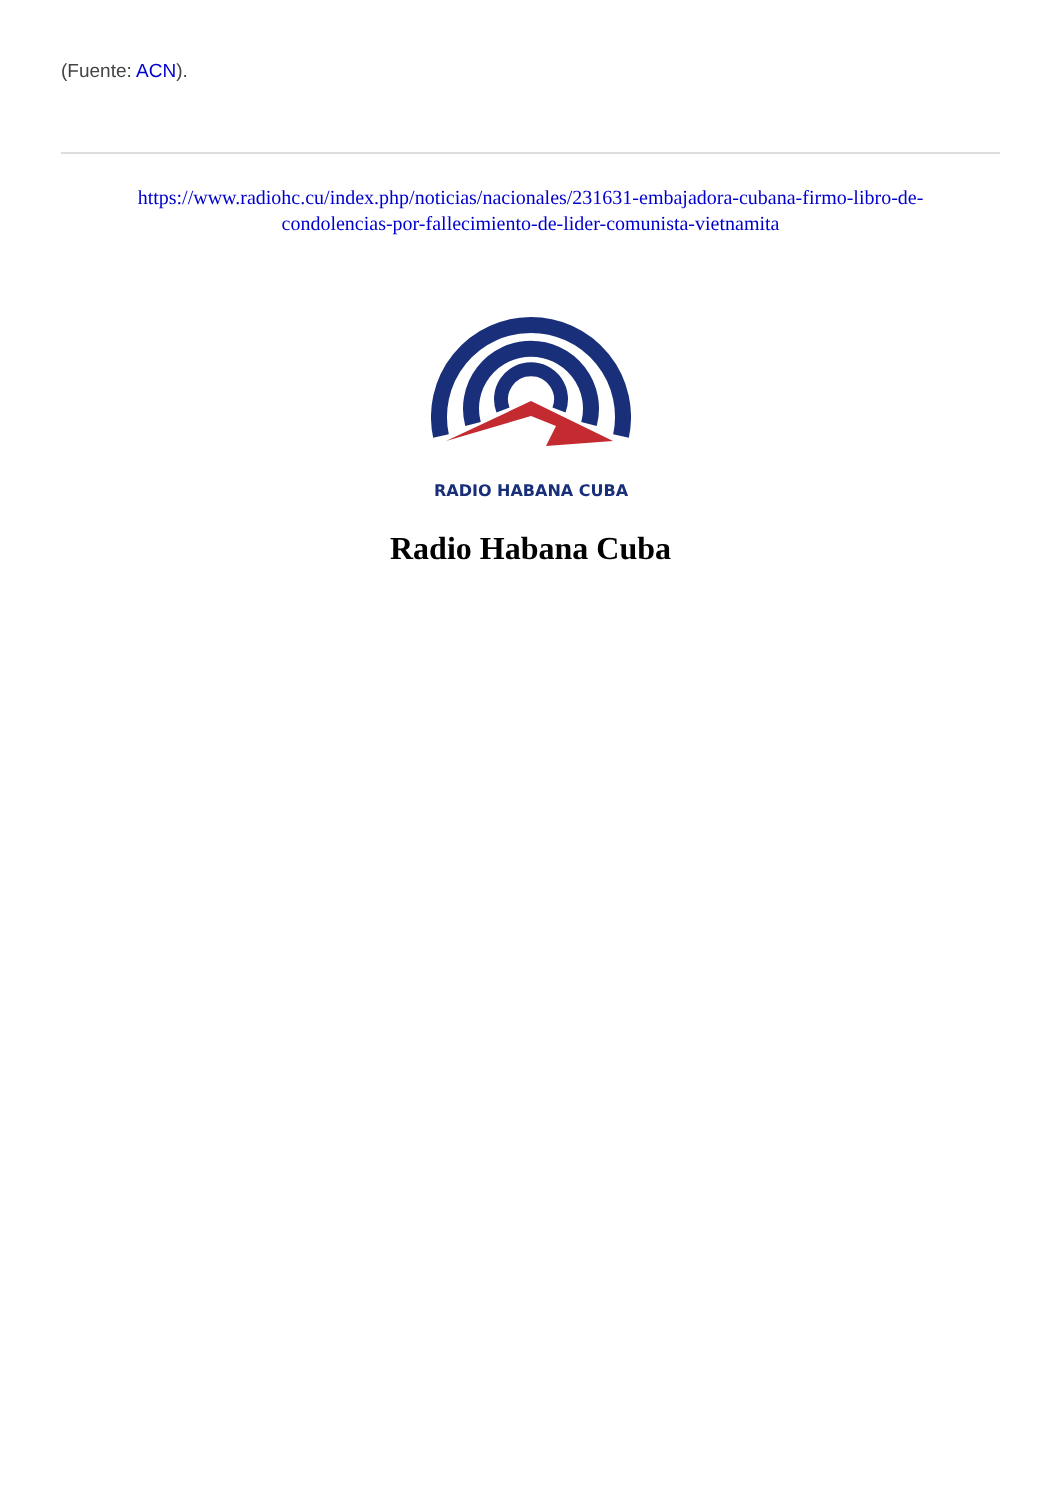(Fuente: ACN).
https://www.radiohc.cu/index.php/noticias/nacionales/231631-embajadora-cubana-firmo-libro-de-condolencias-por-fallecimiento-de-lider-comunista-vietnamita
RADIO HABANA CUBA
Radio Habana Cuba